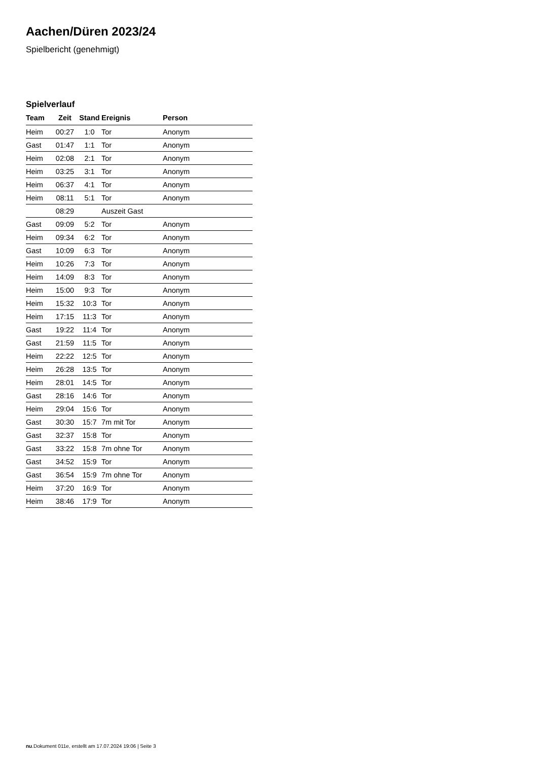Aachen/Düren 2023/24
Spielbericht (genehmigt)
Spielverlauf
| Team | Zeit | Stand | Ereignis | Person |
| --- | --- | --- | --- | --- |
| Heim | 00:27 | 1:0 | Tor | Anonym |
| Gast | 01:47 | 1:1 | Tor | Anonym |
| Heim | 02:08 | 2:1 | Tor | Anonym |
| Heim | 03:25 | 3:1 | Tor | Anonym |
| Heim | 06:37 | 4:1 | Tor | Anonym |
| Heim | 08:11 | 5:1 | Tor | Anonym |
| | 08:29 | | Auszeit Gast | |
| Gast | 09:09 | 5:2 | Tor | Anonym |
| Heim | 09:34 | 6:2 | Tor | Anonym |
| Gast | 10:09 | 6:3 | Tor | Anonym |
| Heim | 10:26 | 7:3 | Tor | Anonym |
| Heim | 14:09 | 8:3 | Tor | Anonym |
| Heim | 15:00 | 9:3 | Tor | Anonym |
| Heim | 15:32 | 10:3 | Tor | Anonym |
| Heim | 17:15 | 11:3 | Tor | Anonym |
| Gast | 19:22 | 11:4 | Tor | Anonym |
| Gast | 21:59 | 11:5 | Tor | Anonym |
| Heim | 22:22 | 12:5 | Tor | Anonym |
| Heim | 26:28 | 13:5 | Tor | Anonym |
| Heim | 28:01 | 14:5 | Tor | Anonym |
| Gast | 28:16 | 14:6 | Tor | Anonym |
| Heim | 29:04 | 15:6 | Tor | Anonym |
| Gast | 30:30 | 15:7 | 7m mit Tor | Anonym |
| Gast | 32:37 | 15:8 | Tor | Anonym |
| Gast | 33:22 | 15:8 | 7m ohne Tor | Anonym |
| Gast | 34:52 | 15:9 | Tor | Anonym |
| Gast | 36:54 | 15:9 | 7m ohne Tor | Anonym |
| Heim | 37:20 | 16:9 | Tor | Anonym |
| Heim | 38:46 | 17:9 | Tor | Anonym |
nu.Dokument 011e, erstellt am 17.07.2024 19:06 | Seite 3